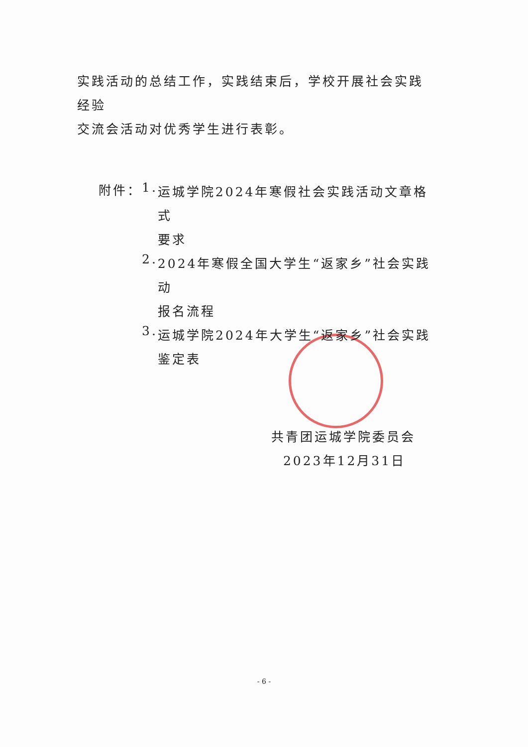实践活动的总结工作，实践结束后，学校开展社会实践经验
交流会活动对优秀学生进行表彰。
附件： 1.
运城学院2024年寒假社会实践活动文章格式
要求
2.
2024年寒假全国大学生“返家乡”社会实践动
报名流程
3.
运城学院2024年大学生“返家乡”社会实践
鉴定表
共青团运城学院委员会
2023年12月31日
- 6 -